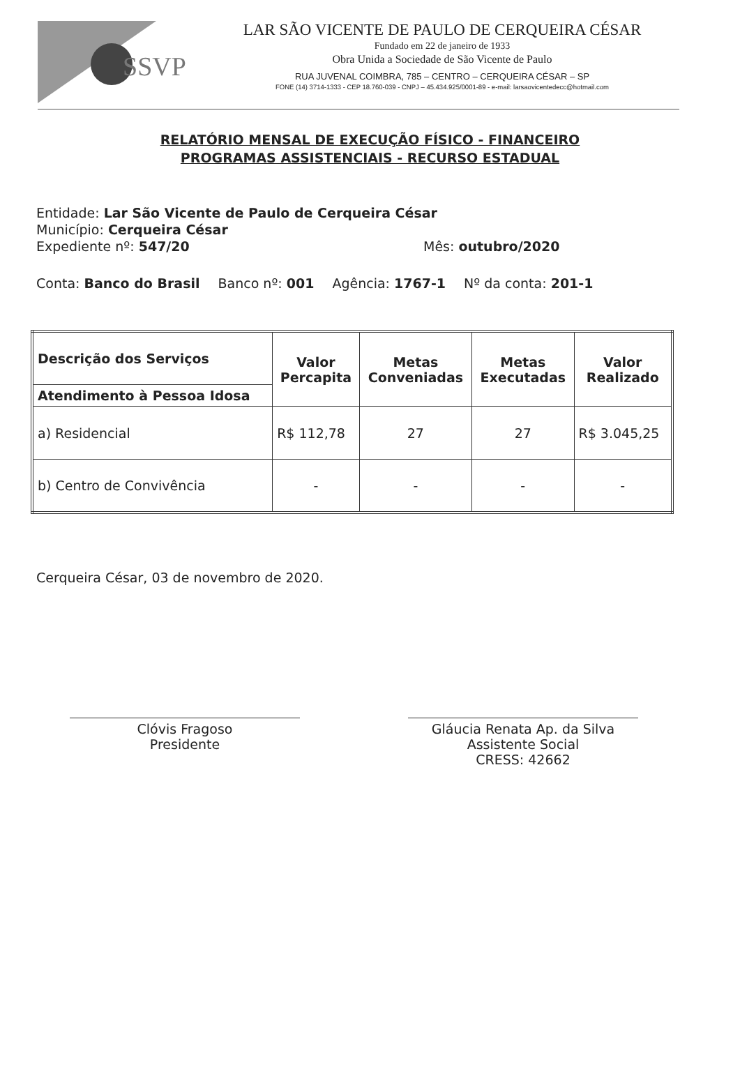SSVP
LAR SÃO VICENTE DE PAULO DE CERQUEIRA CÉSAR
Fundado em 22 de janeiro de 1933
Obra Unida a Sociedade de São Vicente de Paulo
RUA JUVENAL COIMBRA, 785 – CENTRO – CERQUEIRA CÉSAR – SP
FONE (14) 3714-1333 - CEP 18.760-039 - CNPJ – 45.434.925/0001-89 - e-mail: larsaovicentedecc@hotmail.com
RELATÓRIO MENSAL DE EXECUÇÃO FÍSICO - FINANCEIRO
PROGRAMAS ASSISTENCIAIS - RECURSO ESTADUAL
Entidade: Lar São Vicente de Paulo de Cerqueira César
Município: Cerqueira César
Expediente nº: 547/20 Mês: outubro/2020
Conta: Banco do Brasil Banco nº: 001 Agência: 1767-1 Nº da conta: 201-1
| Descrição dos Serviços | Valor Percapita | Metas Conveniadas | Metas Executadas | Valor Realizado |
| --- | --- | --- | --- | --- |
| Atendimento à Pessoa Idosa | | | | |
| a) Residencial | R$ 112,78 | 27 | 27 | R$ 3.045,25 |
| b) Centro de Convivência | - | - | - | - |
Cerqueira César, 03 de novembro de 2020.
Clóvis Fragoso
Presidente
Gláucia Renata Ap. da Silva
Assistente Social
CRESS: 42662